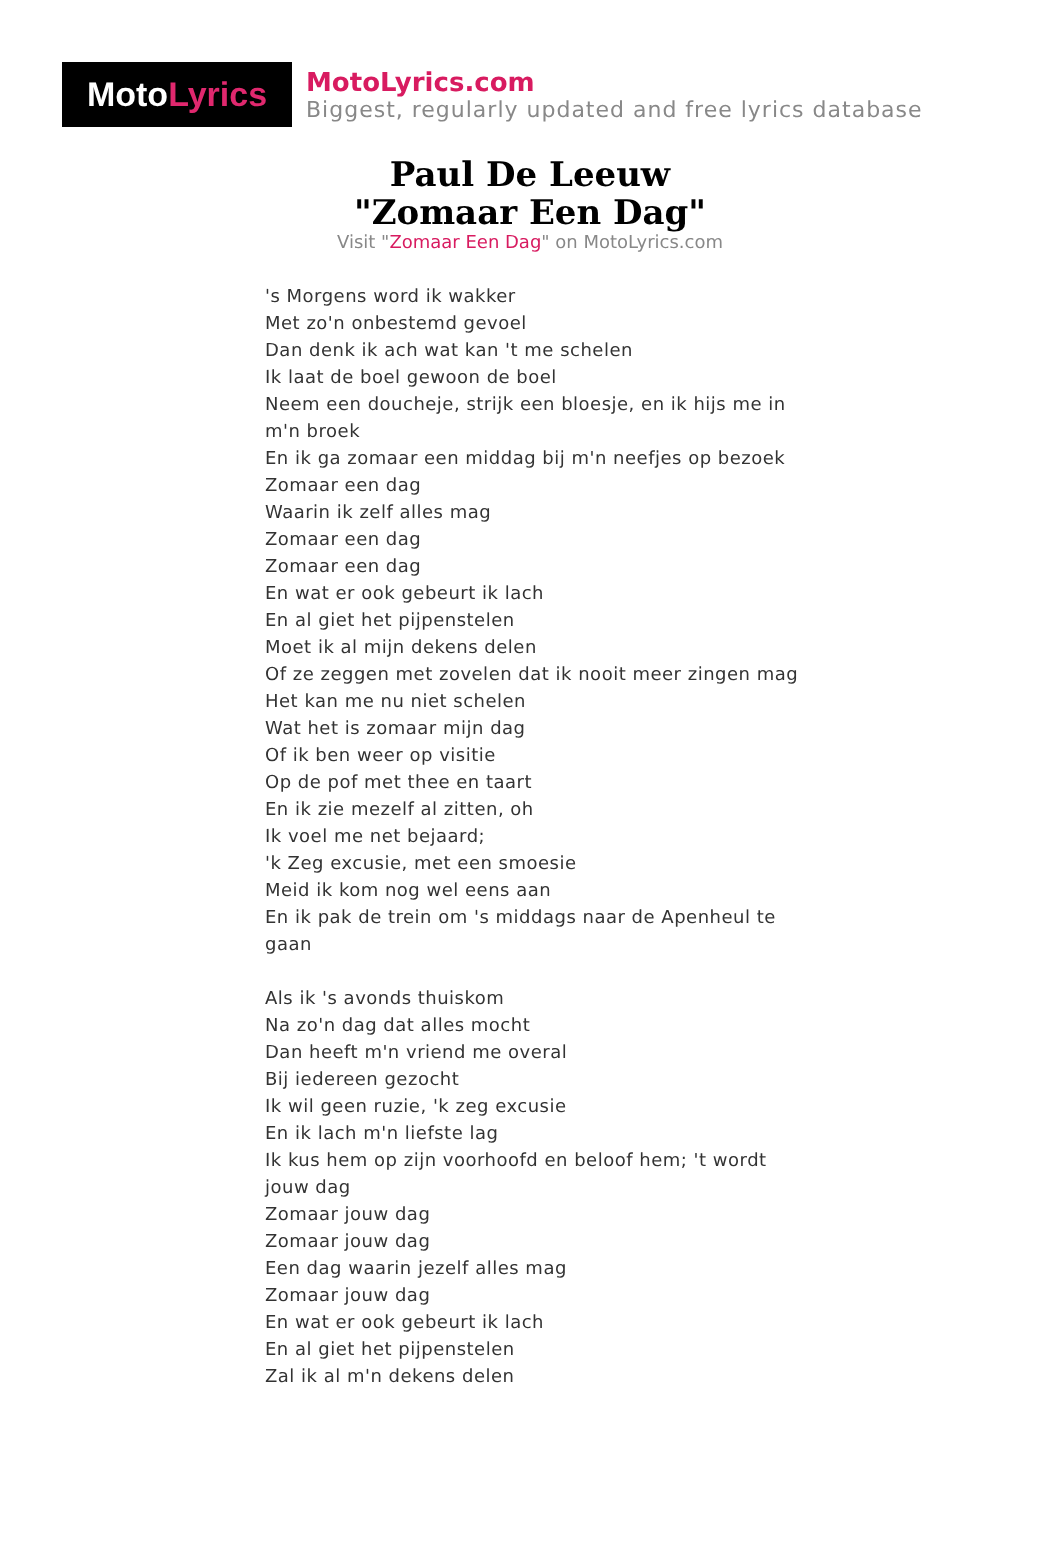Moto Lyrics
MotoLyrics.com
Biggest, regularly updated and free lyrics database
Paul De Leeuw
"Zomaar Een Dag"
Visit "Zomaar Een Dag" on MotoLyrics.com
's Morgens word ik wakker
Met zo'n onbestemd gevoel
Dan denk ik ach wat kan 't me schelen
Ik laat de boel gewoon de boel
Neem een doucheje, strijk een bloesje, en ik hijs me in m'n broek
En ik ga zomaar een middag bij m'n neefjes op bezoek
Zomaar een dag
Waarin ik zelf alles mag
Zomaar een dag
Zomaar een dag
En wat er ook gebeurt ik lach
En al giet het pijpenstelen
Moet ik al mijn dekens delen
Of ze zeggen met zovelen dat ik nooit meer zingen mag
Het kan me nu niet schelen
Wat het is zomaar mijn dag
Of ik ben weer op visitie
Op de pof met thee en taart
En ik zie mezelf al zitten, oh
Ik voel me net bejaard;
'k Zeg excusie, met een smoesie
Meid ik kom nog wel eens aan
En ik pak de trein om 's middags naar de Apenheul te gaan
Als ik 's avonds thuiskom
Na zo'n dag dat alles mocht
Dan heeft m'n vriend me overal
Bij iedereen gezocht
Ik wil geen ruzie, 'k zeg excusie
En ik lach m'n liefste lag
Ik kus hem op zijn voorhoofd en beloof hem; 't wordt jouw dag
Zomaar jouw dag
Zomaar jouw dag
Een dag waarin jezelf alles mag
Zomaar jouw dag
En wat er ook gebeurt ik lach
En al giet het pijpenstelen
Zal ik al m'n dekens delen